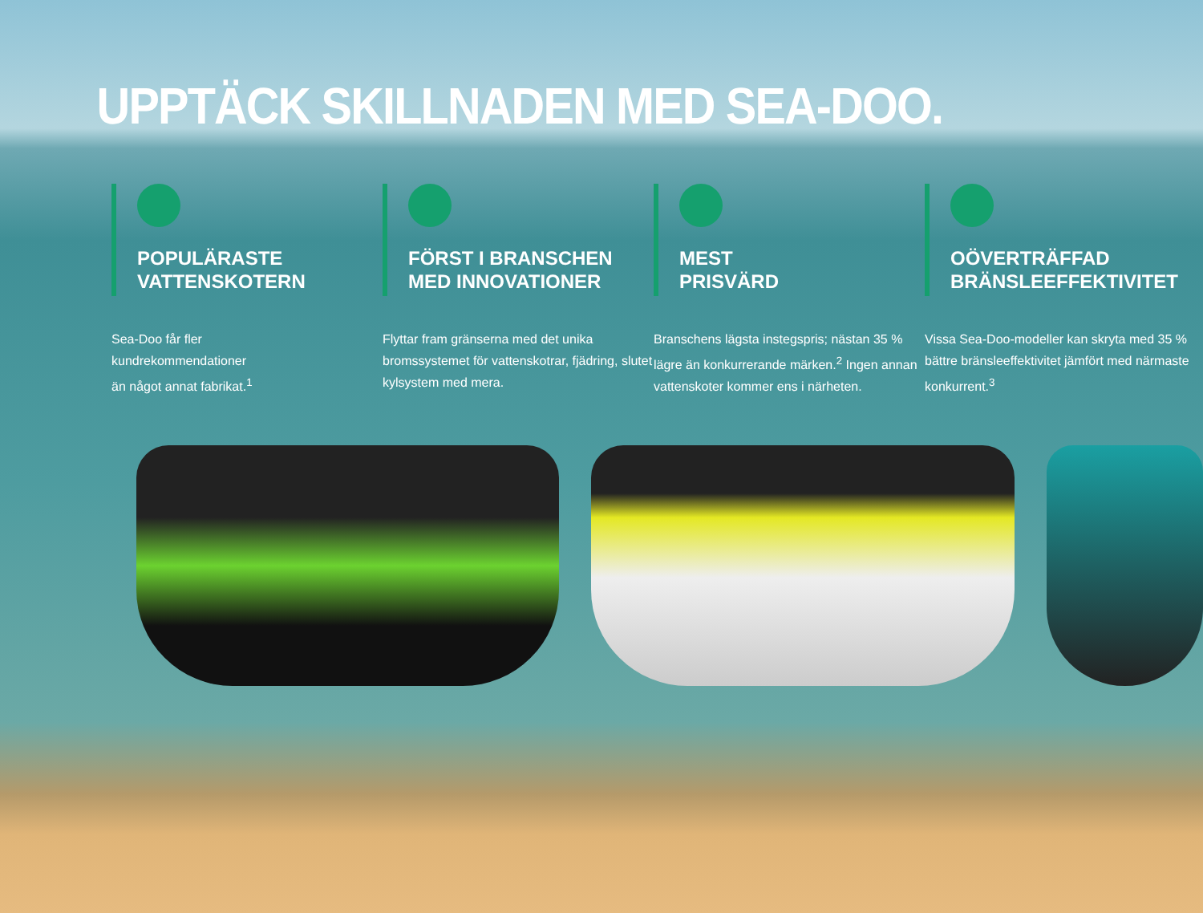UPPTÄCK SKILLNADEN MED SEA-DOO.
POPULÄRASTE
VATTENSKOTERN
Sea-Doo får fler
kundrekommendationer
än något annat fabrikat.<sup>1</sup>
FÖRST I BRANSCHEN
MED INNOVATIONER
Flyttar fram gränserna med det unika bromssystemet för vattenskotrar, fjädring, slutet kylsystem med mera.
MEST
PRISVÄRD
Branschens lägsta instegspris; nästan 35 % lägre än konkurrerande märken.<sup>2</sup> Ingen annan vattenskoter kommer ens i närheten.
OÖVERTRÄFFAD
BRÄNSLEEFFEKTIVITET
Vissa Sea-Doo-modeller kan skryta med 35 % bättre bränsleeffektivitet jämfört med närmaste konkurrent.<sup>3</sup>